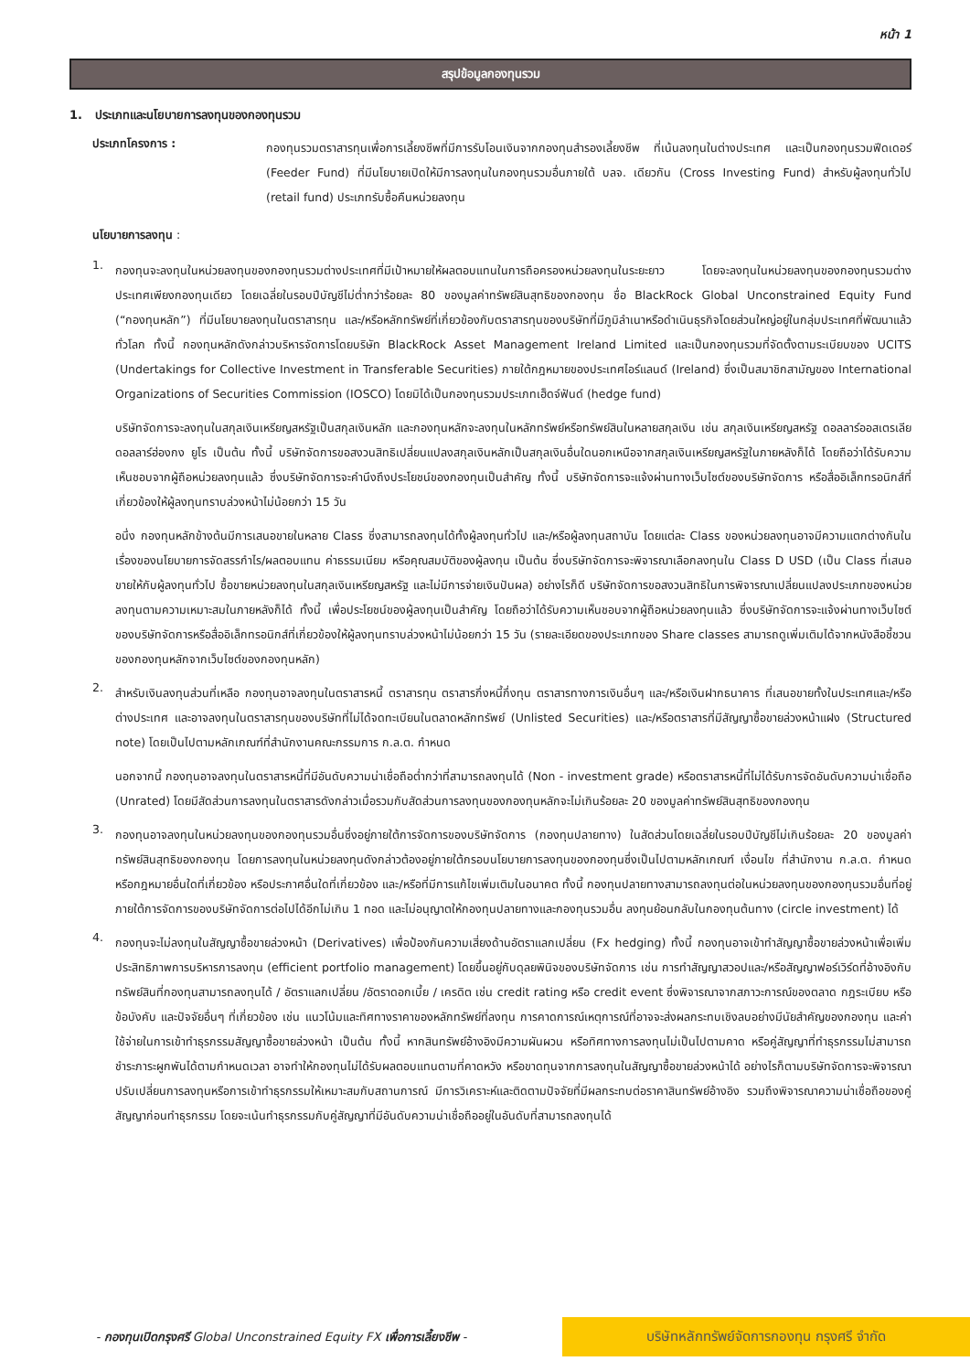หน้า 1
สรุปข้อมูลกองทุนรวม
1. ประเภทและนโยบายการลงทุนของกองทุนรวม
ประเภทโครงการ :
กองทุนรวมตราสารทุนเพื่อการเลี้ยงชีพที่มีการรับโอนเงินจากกองทุนสำรองเลี้ยงชีพ ที่เน้นลงทุนในต่างประเทศ และเป็นกองทุนรวมฟีดเดอร์ (Feeder Fund) ที่มีนโยบายเปิดให้มีการลงทุนในกองทุนรวมอื่นภายใต้ บลจ. เดียวกัน (Cross Investing Fund) สำหรับผู้ลงทุนทั่วไป (retail fund) ประเภทรับซื้อคืนหน่วยลงทุน
นโยบายการลงทุน :
1.
กองทุนจะลงทุนในหน่วยลงทุนของกองทุนรวมต่างประเทศที่มีเป้าหมายให้ผลตอบแทนในการถือครองหน่วยลงทุนในระยะยาว โดยจะลงทุนในหน่วยลงทุนของกองทุนรวมต่างประเทศเพียงกองทุนเดียว โดยเฉลี่ยในรอบปีบัญชีไม่ต่ำกว่าร้อยละ 80 ของมูลค่าทรัพย์สินสุทธิของกองทุน ชื่อ BlackRock Global Unconstrained Equity Fund (“กองทุนหลัก”) ที่มีนโยบายลงทุนในตราสารทุน และ/หรือหลักทรัพย์ที่เกี่ยวข้องกับตราสารทุนของบริษัทที่มีภูมิลำเนาหรือดำเนินธุรกิจโดยส่วนใหญ่อยู่ในกลุ่มประเทศที่พัฒนาแล้วทั่วโลก ทั้งนี้ กองทุนหลักดังกล่าวบริหารจัดการโดยบริษัท BlackRock Asset Management Ireland Limited และเป็นกองทุนรวมที่จัดตั้งตามระเบียบของ UCITS (Undertakings for Collective Investment in Transferable Securities) ภายใต้กฎหมายของประเทศไอร์แลนด์ (Ireland) ซึ่งเป็นสมาชิกสามัญของ International Organizations of Securities Commission (IOSCO) โดยมิได้เป็นกองทุนรวมประเภทเฮ็ดจ์ฟันด์ (hedge fund)
บริษัทจัดการจะลงทุนในสกุลเงินเหรียญสหรัฐเป็นสกุลเงินหลัก และกองทุนหลักจะลงทุนในหลักทรัพย์หรือทรัพย์สินในหลายสกุลเงิน เช่น สกุลเงินเหรียญสหรัฐ ดอลลาร์ออสเตรเลีย ดอลลาร์ฮ่องกง ยูโร เป็นต้น ทั้งนี้ บริษัทจัดการขอสงวนสิทธิเปลี่ยนแปลงสกุลเงินหลักเป็นสกุลเงินอื่นใดนอกเหนือจากสกุลเงินเหรียญสหรัฐในภายหลังก็ได้ โดยถือว่าได้รับความเห็นชอบจากผู้ถือหน่วยลงทุนแล้ว ซึ่งบริษัทจัดการจะคำนึงถึงประโยชน์ของกองทุนเป็นสำคัญ ทั้งนี้ บริษัทจัดการจะแจ้งผ่านทางเว็บไซต์ของบริษัทจัดการ หรือสื่ออิเล็กทรอนิกส์ที่เกี่ยวข้องให้ผู้ลงทุนทราบล่วงหน้าไม่น้อยกว่า 15 วัน
อนึ่ง กองทุนหลักข้างต้นมีการเสนอขายในหลาย Class ซึ่งสามารถลงทุนได้ทั้งผู้ลงทุนทั่วไป และ/หรือผู้ลงทุนสถาบัน โดยแต่ละ Class ของหน่วยลงทุนอาจมีความแตกต่างกันในเรื่องของนโยบายการจัดสรรกำไร/ผลตอบแทน ค่าธรรมเนียม หรือคุณสมบัติของผู้ลงทุน เป็นต้น ซึ่งบริษัทจัดการจะพิจารณาเลือกลงทุนใน Class D USD (เป็น Class ที่เสนอขายให้กับผู้ลงทุนทั่วไป ซื้อขายหน่วยลงทุนในสกุลเงินเหรียญสหรัฐ และไม่มีการจ่ายเงินปันผล) อย่างไรก็ดี บริษัทจัดการขอสงวนสิทธิในการพิจารณาเปลี่ยนแปลงประเภทของหน่วยลงทุนตามความเหมาะสมในภายหลังก็ได้ ทั้งนี้ เพื่อประโยชน์ของผู้ลงทุนเป็นสำคัญ โดยถือว่าได้รับความเห็นชอบจากผู้ถือหน่วยลงทุนแล้ว ซึ่งบริษัทจัดการจะแจ้งผ่านทางเว็บไซต์ของบริษัทจัดการหรือสื่ออิเล็กทรอนิกส์ที่เกี่ยวข้องให้ผู้ลงทุนทราบล่วงหน้าไม่น้อยกว่า 15 วัน (รายละเอียดของประเภทของ Share classes สามารถดูเพิ่มเติมได้จากหนังสือชี้ชวนของกองทุนหลักจากเว็บไซต์ของกองทุนหลัก)
2.
สำหรับเงินลงทุนส่วนที่เหลือ กองทุนอาจลงทุนในตราสารหนี้ ตราสารทุน ตราสารกึ่งหนี้กึ่งทุน ตราสารทางการเงินอื่นๆ และ/หรือเงินฝากธนาคาร ที่เสนอขายทั้งในประเทศและ/หรือต่างประเทศ และอาจลงทุนในตราสารทุนของบริษัทที่ไม่ได้จดทะเบียนในตลาดหลักทรัพย์ (Unlisted Securities) และ/หรือตราสารที่มีสัญญาซื้อขายล่วงหน้าแฝง (Structured note) โดยเป็นไปตามหลักเกณฑ์ที่สำนักงานคณะกรรมการ ก.ล.ต. กำหนด
นอกจากนี้ กองทุนอาจลงทุนในตราสารหนี้ที่มีอันดับความน่าเชื่อถือต่ำกว่าที่สามารถลงทุนได้ (Non - investment grade) หรือตราสารหนี้ที่ไม่ได้รับการจัดอันดับความน่าเชื่อถือ (Unrated) โดยมีสัดส่วนการลงทุนในตราสารดังกล่าวเมื่อรวมกับสัดส่วนการลงทุนของกองทุนหลักจะไม่เกินร้อยละ 20 ของมูลค่าทรัพย์สินสุทธิของกองทุน
3.
กองทุนอาจลงทุนในหน่วยลงทุนของกองทุนรวมอื่นซึ่งอยู่ภายใต้การจัดการของบริษัทจัดการ (กองทุนปลายทาง) ในสัดส่วนโดยเฉลี่ยในรอบปีบัญชีไม่เกินร้อยละ 20 ของมูลค่าทรัพย์สินสุทธิของกองทุน โดยการลงทุนในหน่วยลงทุนดังกล่าวต้องอยู่ภายใต้กรอบนโยบายการลงทุนของกองทุนซึ่งเป็นไปตามหลักเกณฑ์ เงื่อนไข ที่สำนักงาน ก.ล.ต. กำหนด หรือกฎหมายอื่นใดที่เกี่ยวข้อง หรือประกาศอื่นใดที่เกี่ยวข้อง และ/หรือที่มีการแก้ไขเพิ่มเติมในอนาคต ทั้งนี้ กองทุนปลายทางสามารถลงทุนต่อในหน่วยลงทุนของกองทุนรวมอื่นที่อยู่ภายใต้การจัดการของบริษัทจัดการต่อไปได้อีกไม่เกิน 1 ทอด และไม่อนุญาตให้กองทุนปลายทางและกองทุนรวมอื่น ลงทุนย้อนกลับในกองทุนต้นทาง (circle investment) ได้
4.
กองทุนจะไม่ลงทุนในสัญญาซื้อขายล่วงหน้า (Derivatives) เพื่อป้องกันความเสี่ยงด้านอัตราแลกเปลี่ยน (Fx hedging) ทั้งนี้ กองทุนอาจเข้าทำสัญญาซื้อขายล่วงหน้าเพื่อเพิ่มประสิทธิภาพการบริหารการลงทุน (efficient portfolio management) โดยขึ้นอยู่กับดุลยพินิจของบริษัทจัดการ เช่น การทำสัญญาสวอปและ/หรือสัญญาฟอร์เวิร์ดที่อ้างอิงกับทรัพย์สินที่กองทุนสามารถลงทุนได้ / อัตราแลกเปลี่ยน /อัตราดอกเบี้ย / เครดิต เช่น credit rating หรือ credit event ซึ่งพิจารณาจากสภาวะการณ์ของตลาด กฎระเบียบ หรือข้อบังคับ และปัจจัยอื่นๆ ที่เกี่ยวข้อง เช่น แนวโน้มและทิศทางราคาของหลักทรัพย์ที่ลงทุน การคาดการณ์เหตุการณ์ที่อาจจะส่งผลกระทบเชิงลบอย่างมีนัยสำคัญของกองทุน และค่าใช้จ่ายในการเข้าทำธุรกรรมสัญญาซื้อขายล่วงหน้า เป็นต้น ทั้งนี้ หากสินทรัพย์อ้างอิงมีความผันผวน หรือทิศทางการลงทุนไม่เป็นไปตามคาด หรือคู่สัญญาที่ทำธุรกรรมไม่สามารถชำระภาระผูกพันได้ตามกำหนดเวลา อาจทำให้กองทุนไม่ได้รับผลตอบแทนตามที่คาดหวัง หรือขาดทุนจากการลงทุนในสัญญาซื้อขายล่วงหน้าได้ อย่างไรก็ตามบริษัทจัดการจะพิจารณาปรับเปลี่ยนการลงทุนหรือการเข้าทำธุรกรรมให้เหมาะสมกับสถานการณ์ มีการวิเคราะห์และติดตามปัจจัยที่มีผลกระทบต่อราคาสินทรัพย์อ้างอิง รวมถึงพิจารณาความน่าเชื่อถือของคู่สัญญาก่อนทำธุรกรรม โดยจะเน้นทำธุรกรรมกับคู่สัญญาที่มีอันดับความน่าเชื่อถืออยู่ในอันดับที่สามารถลงทุนได้
- กองทุนเปิดกรุงศรี Global Unconstrained Equity FX เพื่อการเลี้ยงชีพ -
บริษัทหลักทรัพย์จัดการกองทุน กรุงศรี จำกัด